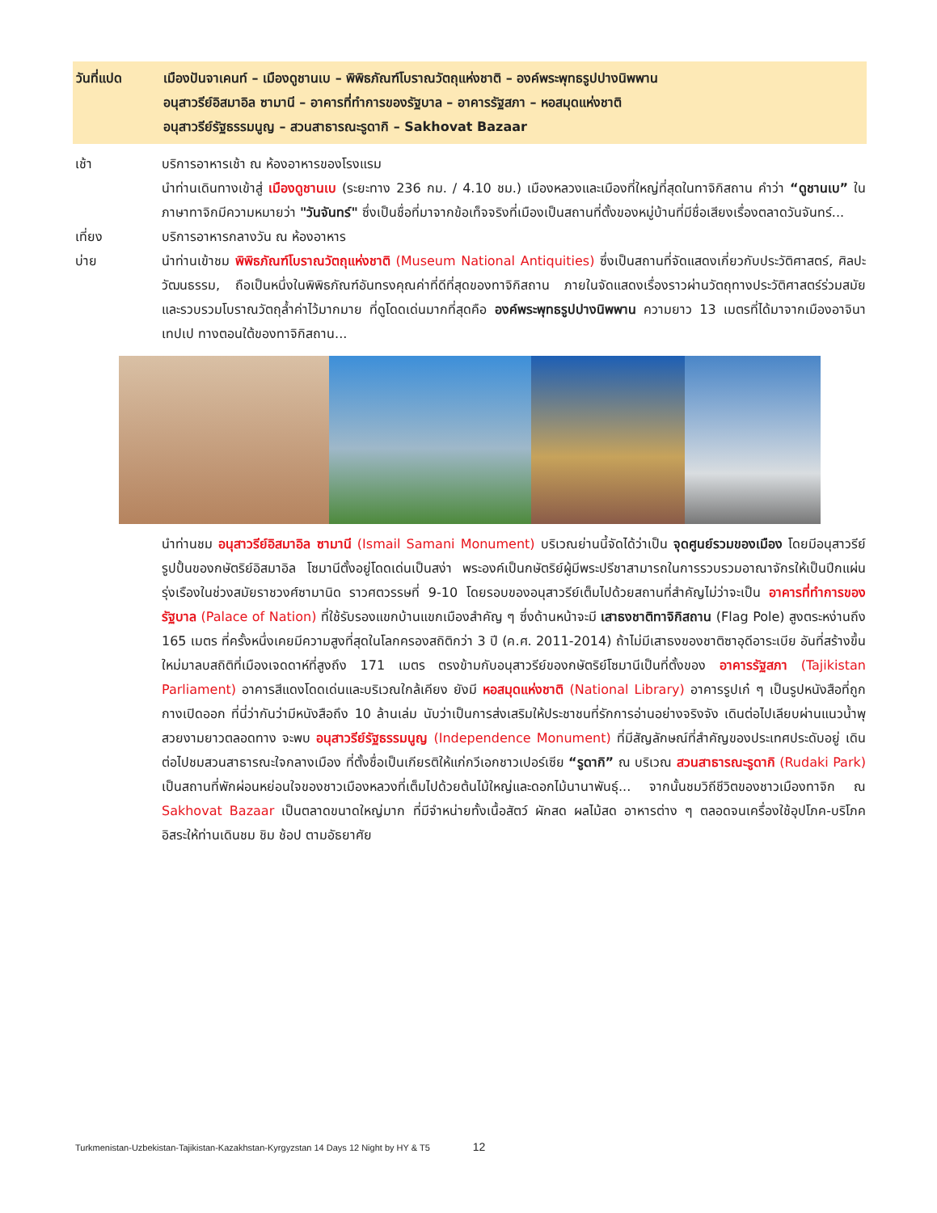วันที่แปด เมืองปันจาเคนท์ – เมืองดูชานเบ – พิพิธภัณฑ์โบราณวัตถุแห่งชาติ – องค์พระพุทธรูปปางนิพพาน
อนุสาวรีย์อิสมาอิล ซามานี – อาคารที่ทำการของรัฐบาล – อาคารรัฐสภา – หอสมุดแห่งชาติ
อนุสาวรีย์รัฐธรรมนูญ – สวนสาธารณะรูดากิ – Sakhovat Bazaar
เช้า บริการอาหารเช้า ณ ห้องอาหารของโรงแรม
นำท่านเดินทางเข้าสู่ เมืองดูชานเบ (ระยะทาง 236 กม. / 4.10 ชม.) เมืองหลวงและเมืองที่ใหญ่ที่สุดในทาจิกิสถาน คำว่า “ดูชานเบ” ในภาษาทาจิกมีความหมายว่า "วันจันทร์" ซึ่งเป็นชื่อที่มาจากข้อเท็จจริงที่เมืองเป็นสถานที่ตั้งของหมู่บ้านที่มีชื่อเสียงเรื่องตลาดวันจันทร์...
เที่ยง บริการอาหารกลางวัน ณ ห้องอาหาร
บ่าย นำท่านเข้าชม พิพิธภัณฑ์โบราณวัตถุแห่งชาติ (Museum National Antiquities) ซึ่งเป็นสถานที่จัดแสดงเกี่ยวกับประวัติศาสตร์, ศิลปะวัฒนธรรม, ถือเป็นหนึ่งในพิพิธภัณฑ์อันทรงคุณค่าที่ดีที่สุดของทาจิกิสถาน ภายในจัดแสดงเรื่องราวผ่านวัตถุทางประวัติศาสตร์ร่วมสมัย และรวบรวมโบราณวัตถุล้ำค่าไว้มากมาย ที่ดูโดดเด่นมากที่สุดคือ องค์พระพุทธรูปปางนิพพาน ความยาว 13 เมตรที่ได้มาจากเมืองอาจินา เทปเป ทางตอนใต้ของทาจิกิสถาน...
นำท่านชม อนุสาวรีย์อิสมาอิล ซามานี (Ismail Samani Monument) บริเวณย่านนี้จัดได้ว่าเป็น จุดศูนย์รวมของเมือง โดยมีอนุสาวรีย์รูปปั้นของกษัตริย์อิสมาอิล โซมานีตั้งอยู่โดดเด่นเป็นสง่า พระองค์เป็นกษัตริย์ผู้มีพระปรีชาสามารถในการรวบรวมอาณาจักรให้เป็นปึกแผ่นรุ่งเรืองในช่วงสมัยราชวงศ์ซามานิด ราวศตวรรษที่ 9-10 โดยรอบของอนุสาวรีย์เต็มไปด้วยสถานที่สำคัญไม่ว่าจะเป็น อาคารที่ทำการของรัฐบาล (Palace of Nation) ที่ใช้รับรองแขกบ้านแขกเมืองสำคัญ ๆ ซึ่งด้านหน้าจะมี เสาธงชาติทาจิกิสถาน (Flag Pole) สูงตระหง่านถึง 165 เมตร ที่ครั้งหนึ่งเคยมีความสูงที่สุดในโลกครองสถิติกว่า 3 ปี (ค.ศ. 2011-2014) ถ้าไม่มีเสาธงของชาติซาอุดีอาระเบีย อันที่สร้างขึ้นใหม่มาลบสถิติที่เมืองเจดดาห์ที่สูงถึง 171 เมตร ตรงข้ามกับอนุสาวรีย์ของกษัตริย์โซมานีเป็นที่ตั้งของ อาคารรัฐสภา (Tajikistan Parliament) อาคารสีแดงโดดเด่นและบริเวณใกล้เคียง ยังมี หอสมุดแห่งชาติ (National Library) อาคารรูปเก๋ ๆ เป็นรูปหนังสือที่ถูกกางเปิดออก ที่นี่ว่ากันว่ามีหนังสือถึง 10 ล้านเล่ม นับว่าเป็นการส่งเสริมให้ประชาชนที่รักการอ่านอย่างจริงจัง เดินต่อไปเลียบผ่านแนวน้ำพุสวยงามยาวตลอดทาง จะพบ อนุสาวรีย์รัฐธรรมนูญ (Independence Monument) ที่มีสัญลักษณ์ที่สำคัญของประเทศประดับอยู่ เดินต่อไปชมสวนสาธารณะใจกลางเมือง ที่ตั้งชื่อเป็นเกียรติให้แก่กวีเอกชาวเปอร์เซีย “รูดากิ” ณ บริเวณ สวนสาธารณะรูดากิ (Rudaki Park) เป็นสถานที่พักผ่อนหย่อนใจของชาวเมืองหลวงที่เต็มไปด้วยต้นไม้ใหญ่และดอกไม้นานาพันธุ์... จากนั้นชมวิถีชีวิตของชาวเมืองทาจิก ณ Sakhovat Bazaar เป็นตลาดขนาดใหญ่มาก ที่มีจำหน่ายทั้งเนื้อสัตว์ ผักสด ผลไม้สด อาหารต่าง ๆ ตลอดจนเครื่องใช้อุปโภค-บริโภค อิสระให้ท่านเดินชม ชิม ช้อป ตามอัธยาศัย
Turkmenistan-Uzbekistan-Tajikistan-Kazakhstan-Kyrgyzstan 14 Days 12 Night by HY & T5 12